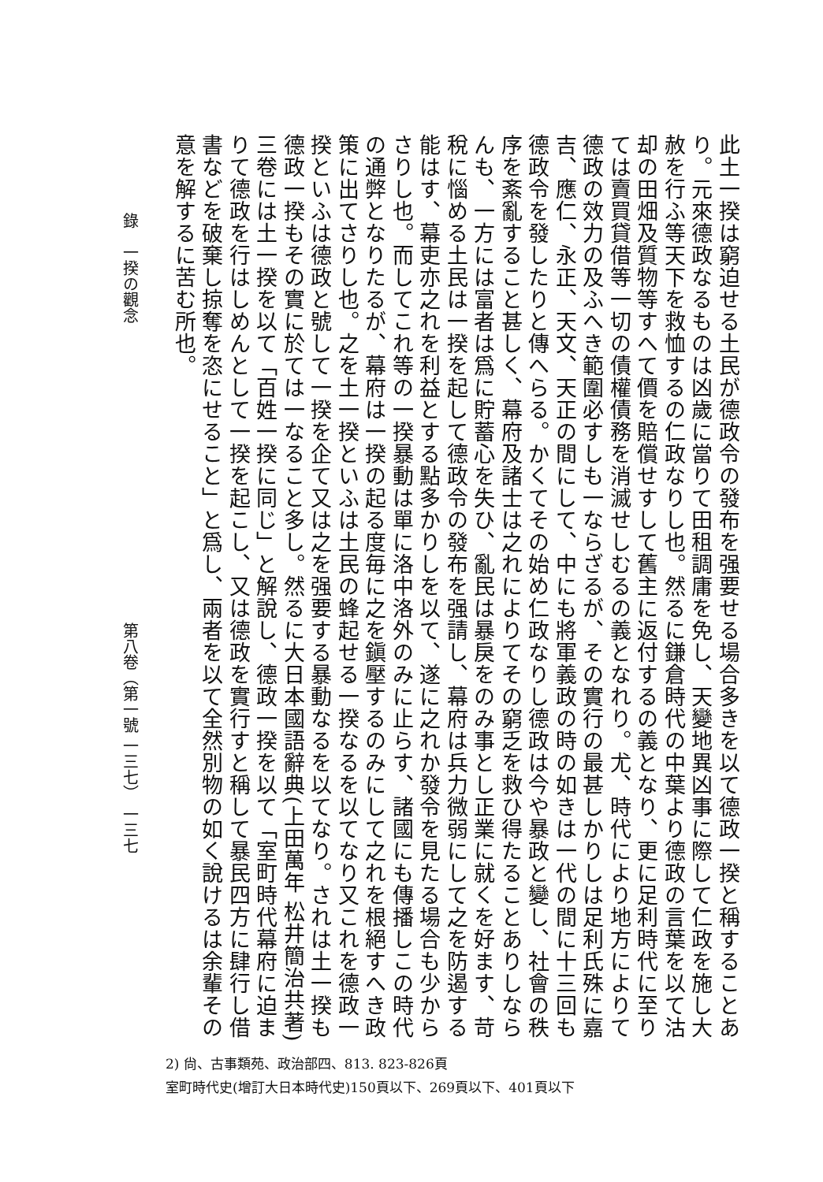此土一揆は窮迫せる土民が德政令の發布を强要せる場合多きを以て德政一揆と稱することあり。元來德政なるものは凶歲に當りて田租調庸を免し、天變地異凶事に際して仁政を施し大赦を行ふ等天下を救恤するの仁政なりし也。然るに鎌倉時代の中葉より德政の言葉を以て沽却の田畑及質物等すへて價を賠償せすして舊主に返付するの義となり、更に足利時代に至りては賣買貸借等一切の債權債務を消滅せしむるの義となれり。尤、時代により地方によりて德政の效力の及ふへき範圍必すしも一ならざるが、その實行の最甚しかりしは足利氏殊に嘉吉、應仁、永正、天文、天正の間にして、中にも將軍義政の時の如きは一代の間に十三回も德政令を發したりと傳へらる。かくてその始め仁政なりし德政は今や暴政と變し、社會の秩序を紊亂すること甚しく、幕府及諸士は之れによりてその窮乏を救ひ得たることありしならんも、一方には富者は爲に貯蓄心を失ひ、亂民は暴戾をのみ事とし正業に就くを好ます、苛稅に惱める土民は一揆を起して德政令の發布を强請し、幕府は兵力微弱にして之を防遏する能はす、幕吏亦之れを利益とする點多かりしを以て、遂に之れか發令を見たる場合も少からさりし也。而してこれ等の一揆暴動は單に洛中洛外のみに止らす、諸國にも傳播しこの時代の通弊となりたるが、幕府は一揆の起る度毎に之を鎭壓するのみにして之れを根絕すへき政策に出てさりし也。之を土一揆といふは土民の蜂起せる一揆なるを以てなり又これを德政一揆といふは德政と號して一揆を企て又は之を强要する暴動なるを以てなり。されは土一揆も德政一揆もその實に於ては一なること多し。然るに大日本國語辭典(上田萬年 松井簡治共著)三卷には土一揆を以て「百姓一揆に同じ」と解說し、德政一揆を以て「室町時代幕府に迫まりて德政を行はしめんとして一揆を起こし、又は德政を實行すと稱して暴民四方に肆行し借書などを破棄し掠奪を恣にせること」と爲し、兩者を以て全然別物の如く說けるは余輩その意を解するに苦む所也。
錄　一揆の觀念
第八卷（第一號 一三七） 一三七
2) 尙、古事類苑、政治部四、813. 823-826頁
室町時代史(增訂大日本時代史)150頁以下、269頁以下、401頁以下